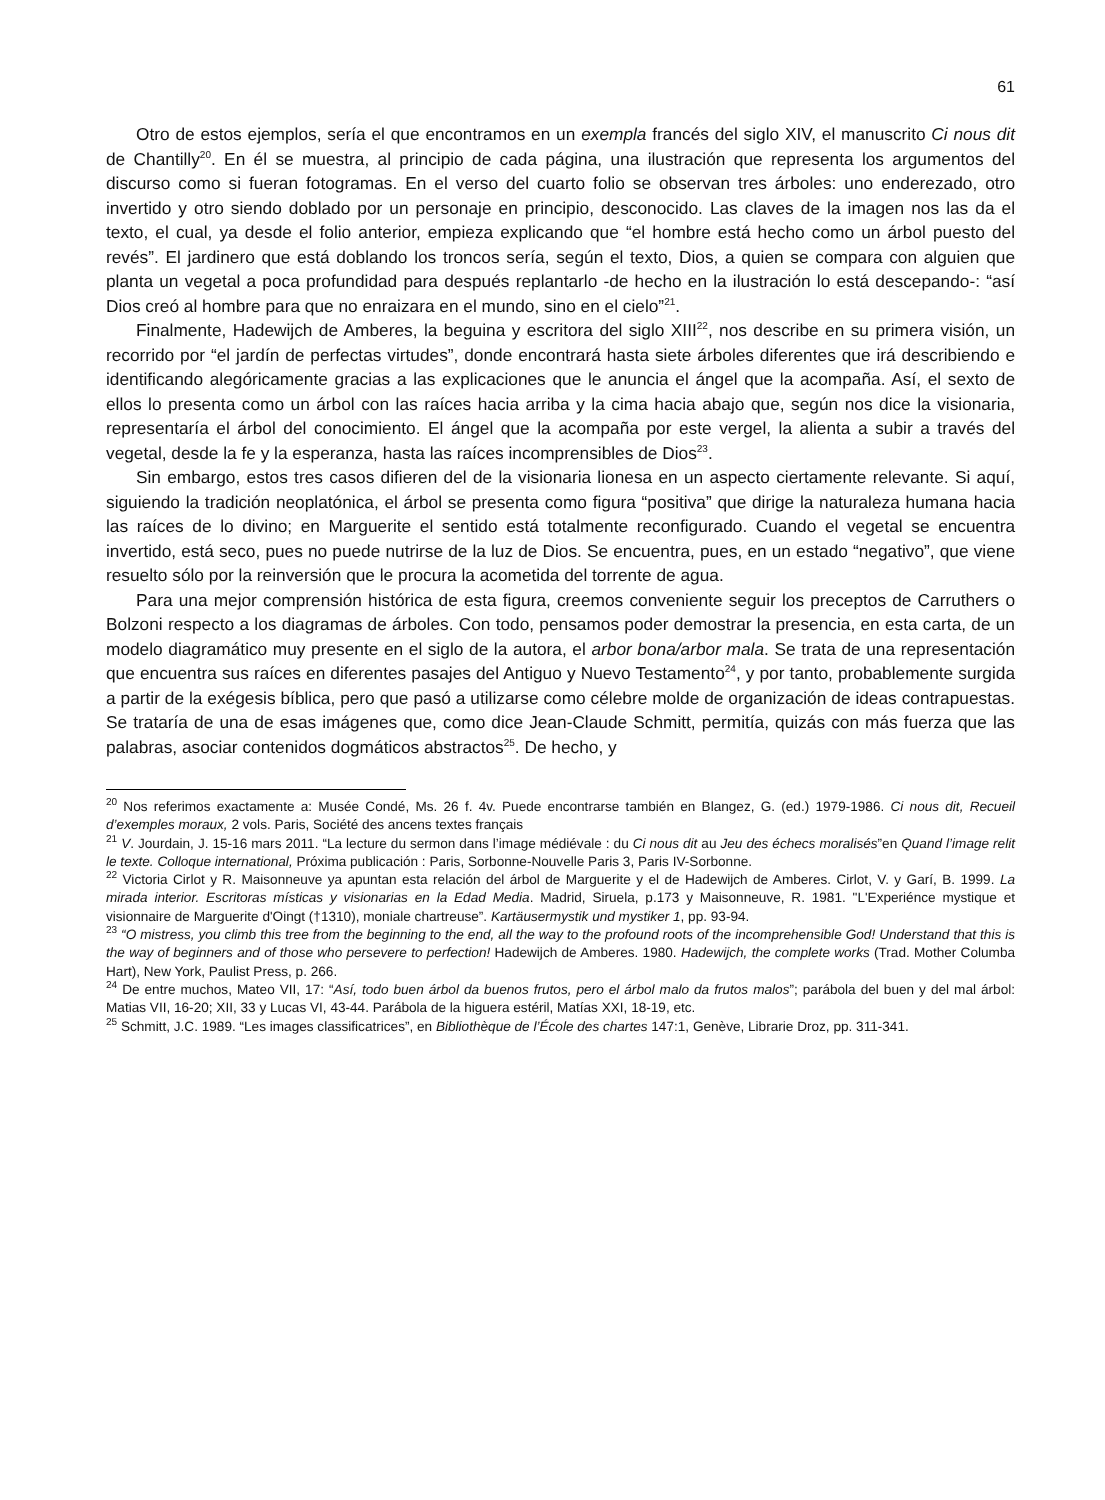61
Otro de estos ejemplos, sería el que encontramos en un exempla francés del siglo XIV, el manuscrito Ci nous dit de Chantilly<sup>20</sup>. En él se muestra, al principio de cada página, una ilustración que representa los argumentos del discurso como si fueran fotogramas. En el verso del cuarto folio se observan tres árboles: uno enderezado, otro invertido y otro siendo doblado por un personaje en principio, desconocido. Las claves de la imagen nos las da el texto, el cual, ya desde el folio anterior, empieza explicando que “el hombre está hecho como un árbol puesto del revés”. El jardinero que está doblando los troncos sería, según el texto, Dios, a quien se compara con alguien que planta un vegetal a poca profundidad para después replantarlo -de hecho en la ilustración lo está descepando-: “así Dios creó al hombre para que no enraizara en el mundo, sino en el cielo”<sup>21</sup>.
Finalmente, Hadewijch de Amberes, la beguina y escritora del siglo XIII<sup>22</sup>, nos describe en su primera visión, un recorrido por “el jardín de perfectas virtudes”, donde encontrará hasta siete árboles diferentes que irá describiendo e identificando alegóricamente gracias a las explicaciones que le anuncia el ángel que la acompaña. Así, el sexto de ellos lo presenta como un árbol con las raíces hacia arriba y la cima hacia abajo que, según nos dice la visionaria, representaría el árbol del conocimiento. El ángel que la acompaña por este vergel, la alienta a subir a través del vegetal, desde la fe y la esperanza, hasta las raíces incomprensibles de Dios<sup>23</sup>.
Sin embargo, estos tres casos difieren del de la visionaria lionesa en un aspecto ciertamente relevante. Si aquí, siguiendo la tradición neoplatónica, el árbol se presenta como figura “positiva” que dirige la naturaleza humana hacia las raíces de lo divino; en Marguerite el sentido está totalmente reconfigurado. Cuando el vegetal se encuentra invertido, está seco, pues no puede nutrirse de la luz de Dios. Se encuentra, pues, en un estado “negativo”, que viene resuelto sólo por la reinversión que le procura la acometida del torrente de agua.
Para una mejor comprensión histórica de esta figura, creemos conveniente seguir los preceptos de Carruthers o Bolzoni respecto a los diagramas de árboles. Con todo, pensamos poder demostrar la presencia, en esta carta, de un modelo diagramático muy presente en el siglo de la autora, el arbor bona/arbor mala. Se trata de una representación que encuentra sus raíces en diferentes pasajes del Antiguo y Nuevo Testamento<sup>24</sup>, y por tanto, probablemente surgida a partir de la exégesis bíblica, pero que pasó a utilizarse como célebre molde de organización de ideas contrapuestas. Se trataría de una de esas imágenes que, como dice Jean-Claude Schmitt, permitía, quizás con más fuerza que las palabras, asociar contenidos dogmáticos abstractos<sup>25</sup>. De hecho, y
<sup>20</sup> Nos referimos exactamente a: Musée Condé, Ms. 26 f. 4v. Puede encontrarse también en Blangez, G. (ed.) 1979-1986. Ci nous dit, Recueil d’exemples moraux, 2 vols. Paris, Société des ancens textes français
<sup>21</sup> V. Jourdain, J. 15-16 mars 2011. “La lecture du sermon dans l’image médiévale : du Ci nous dit au Jeu des échecs moralisés”en Quand l’image relit le texte. Colloque international, Próxima publicación : Paris, Sorbonne-Nouvelle Paris 3, Paris IV-Sorbonne.
<sup>22</sup> Victoria Cirlot y R. Maisonneuve ya apuntan esta relación del árbol de Marguerite y el de Hadewijch de Amberes. Cirlot, V. y Garí, B. 1999. La mirada interior. Escritoras místicas y visionarias en la Edad Media. Madrid, Siruela, p.173 y Maisonneuve, R. 1981. "L'Experiénce mystique et visionnaire de Marguerite d'Oingt (†1310), moniale chartreuse”. Kartäusermystik und mystiker 1, pp. 93-94.
<sup>23</sup> “O mistress, you climb this tree from the beginning to the end, all the way to the profound roots of the incomprehensible God! Understand that this is the way of beginners and of those who persevere to perfection! Hadewijch de Amberes. 1980. Hadewijch, the complete works (Trad. Mother Columba Hart), New York, Paulist Press, p. 266.
<sup>24</sup> De entre muchos, Mateo VII, 17: “Así, todo buen árbol da buenos frutos, pero el árbol malo da frutos malos”; parábola del buen y del mal árbol: Matias VII, 16-20; XII, 33 y Lucas VI, 43-44. Parábola de la higuera estéril, Matías XXI, 18-19, etc.
<sup>25</sup> Schmitt, J.C. 1989. “Les images classificatrices”, en Bibliothèque de l’École des chartes 147:1, Genève, Librarie Droz, pp. 311-341.